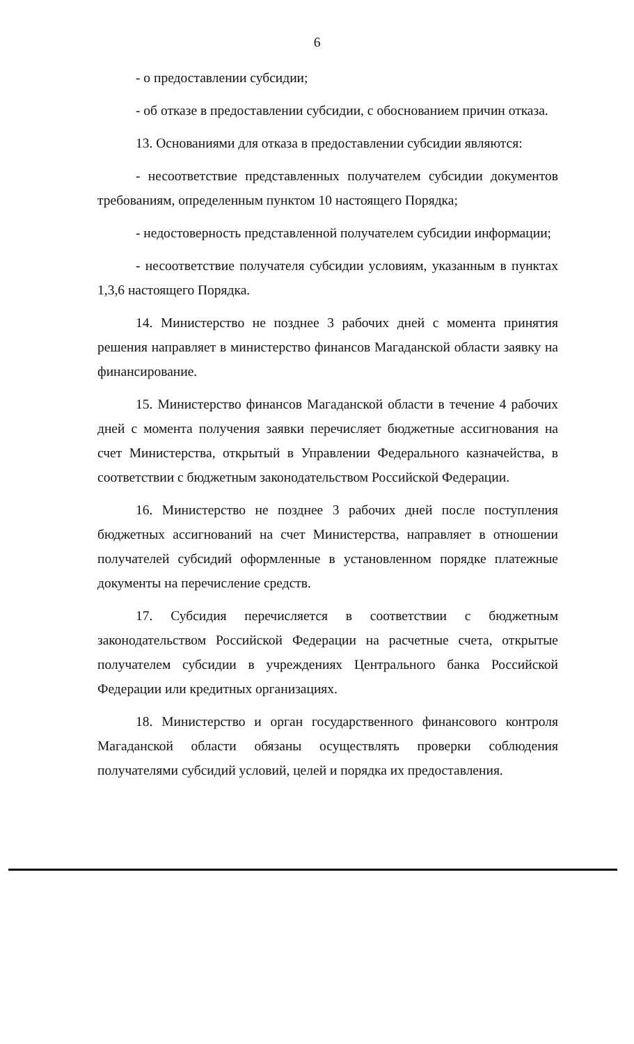6
- о предоставлении субсидии;
- об отказе в предоставлении субсидии, с обоснованием причин отказа.
13. Основаниями для отказа в предоставлении субсидии являются:
- несоответствие представленных получателем субсидии документов требованиям, определенным пунктом 10 настоящего Порядка;
- недостоверность представленной получателем субсидии информации;
- несоответствие получателя субсидии условиям, указанным в пунктах 1,3,6 настоящего Порядка.
14. Министерство не позднее 3 рабочих дней с момента принятия решения направляет в министерство финансов Магаданской области заявку на финансирование.
15. Министерство финансов Магаданской области в течение 4 рабочих дней с момента получения заявки перечисляет бюджетные ассигнования на счет Министерства, открытый в Управлении Федерального казначейства, в соответствии с бюджетным законодательством Российской Федерации.
16. Министерство не позднее 3 рабочих дней после поступления бюджетных ассигнований на счет Министерства, направляет в отношении получателей субсидий оформленные в установленном порядке платежные документы на перечисление средств.
17. Субсидия перечисляется в соответствии с бюджетным законодательством Российской Федерации на расчетные счета, открытые получателем субсидии в учреждениях Центрального банка Российской Федерации или кредитных организациях.
18. Министерство и орган государственного финансового контроля Магаданской области обязаны осуществлять проверки соблюдения получателями субсидий условий, целей и порядка их предоставления.